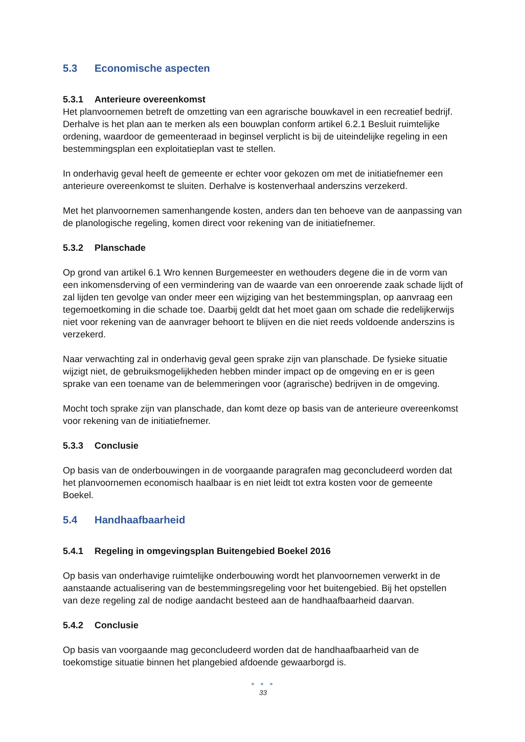5.3 Economische aspecten
5.3.1 Anterieure overeenkomst
Het planvoornemen betreft de omzetting van een agrarische bouwkavel in een recreatief bedrijf. Derhalve is het plan aan te merken als een bouwplan conform artikel 6.2.1 Besluit ruimtelijke ordening, waardoor de gemeenteraad in beginsel verplicht is bij de uiteindelijke regeling in een bestemmingsplan een exploitatieplan vast te stellen.
In onderhavig geval heeft de gemeente er echter voor gekozen om met de initiatiefnemer een anterieure overeenkomst te sluiten. Derhalve is kostenverhaal anderszins verzekerd.
Met het planvoornemen samenhangende kosten, anders dan ten behoeve van de aanpassing van de planologische regeling, komen direct voor rekening van de initiatiefnemer.
5.3.2 Planschade
Op grond van artikel 6.1 Wro kennen Burgemeester en wethouders degene die in de vorm van een inkomensderving of een vermindering van de waarde van een onroerende zaak schade lijdt of zal lijden ten gevolge van onder meer een wijziging van het bestemmingsplan, op aanvraag een tegemoetkoming in die schade toe. Daarbij geldt dat het moet gaan om schade die redelijkerwijs niet voor rekening van de aanvrager behoort te blijven en die niet reeds voldoende anderszins is verzekerd.
Naar verwachting zal in onderhavig geval geen sprake zijn van planschade. De fysieke situatie wijzigt niet, de gebruiksmogelijkheden hebben minder impact op de omgeving en er is geen sprake van een toename van de belemmeringen voor (agrarische) bedrijven in de omgeving.
Mocht toch sprake zijn van planschade, dan komt deze op basis van de anterieure overeenkomst voor rekening van de initiatiefnemer.
5.3.3 Conclusie
Op basis van de onderbouwingen in de voorgaande paragrafen mag geconcludeerd worden dat het planvoornemen economisch haalbaar is en niet leidt tot extra kosten voor de gemeente Boekel.
5.4 Handhaafbaarheid
5.4.1 Regeling in omgevingsplan Buitengebied Boekel 2016
Op basis van onderhavige ruimtelijke onderbouwing wordt het planvoornemen verwerkt in de aanstaande actualisering van de bestemmingsregeling voor het buitengebied. Bij het opstellen van deze regeling zal de nodige aandacht besteed aan de handhaafbaarheid daarvan.
5.4.2 Conclusie
Op basis van voorgaande mag geconcludeerd worden dat de handhaafbaarheid van de toekomstige situatie binnen het plangebied afdoende gewaarborgd is.
● ● ●
33